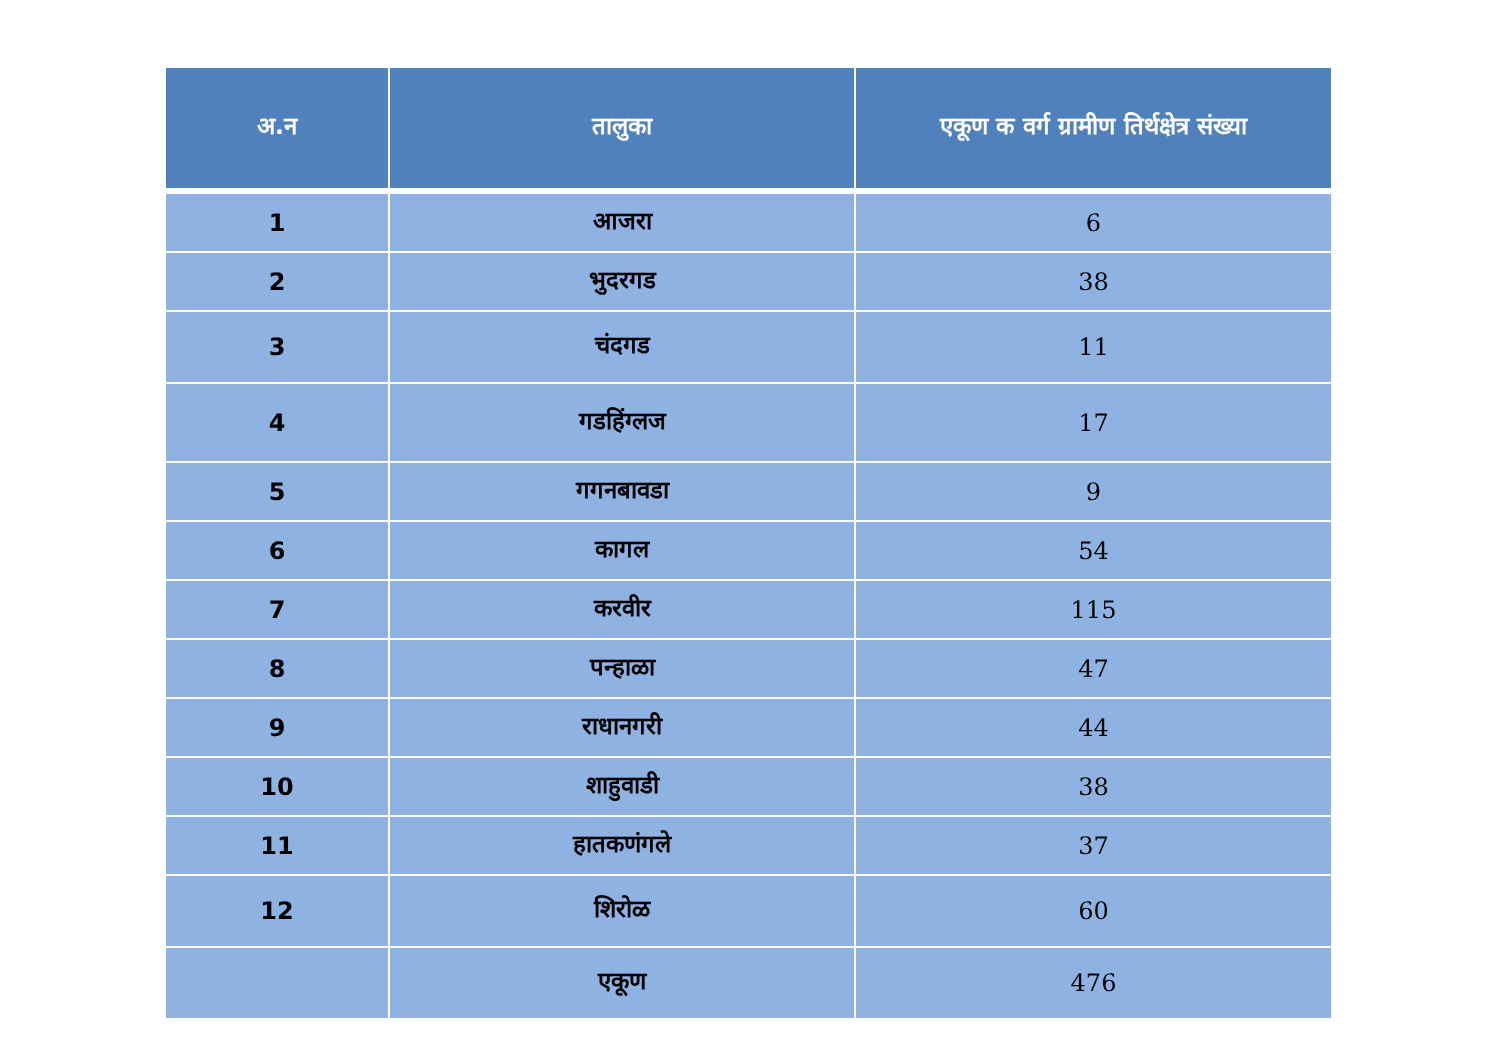| अ.न | तालुका | एकूण क वर्ग ग्रामीण तिर्थक्षेत्र संख्या |
| --- | --- | --- |
| 1 | आजरा | 6 |
| 2 | भुदरगड | 38 |
| 3 | चंदगड | 11 |
| 4 | गडहिंग्लज | 17 |
| 5 | गगनबावडा | 9 |
| 6 | कागल | 54 |
| 7 | करवीर | 115 |
| 8 | पन्हाळा | 47 |
| 9 | राधानगरी | 44 |
| 10 | शाहुवाडी | 38 |
| 11 | हातकणंगले | 37 |
| 12 | शिरोळ | 60 |
| | एकूण | 476 |